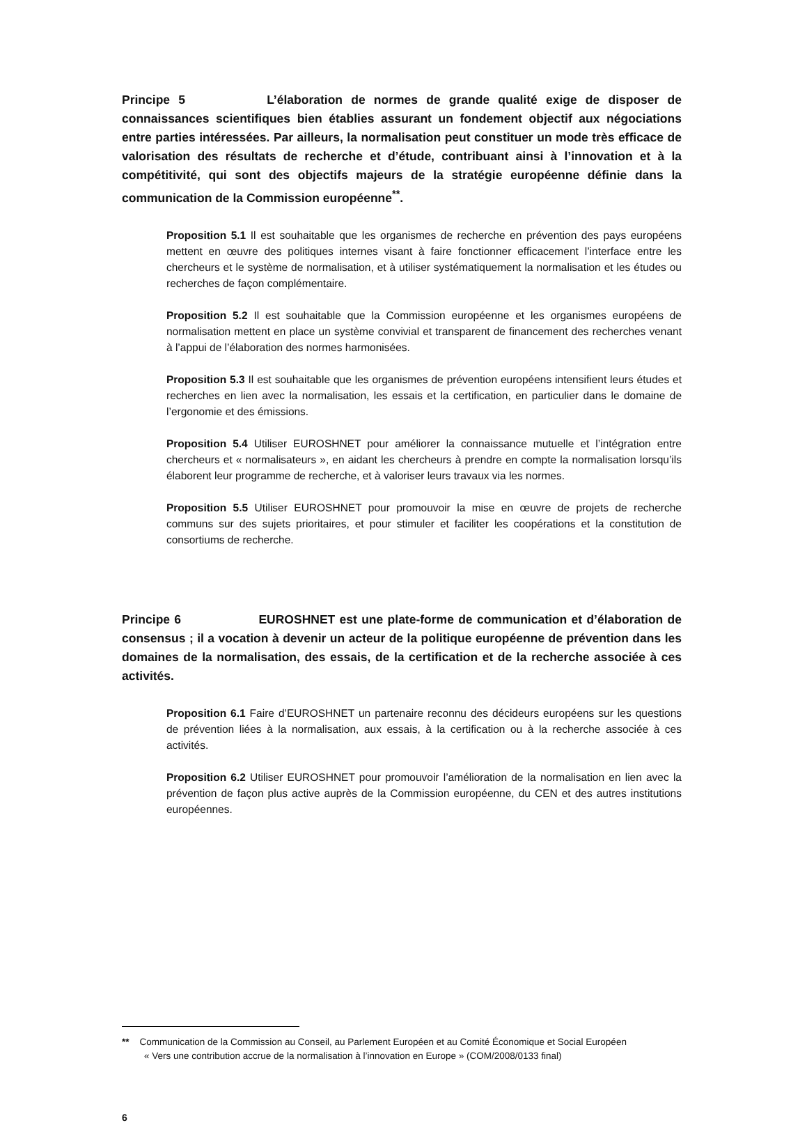Principe 5 L’élaboration de normes de grande qualité exige de disposer de connaissances scientifiques bien établies assurant un fondement objectif aux négociations entre parties intéressées. Par ailleurs, la normalisation peut constituer un mode très efficace de valorisation des résultats de recherche et d’étude, contribuant ainsi à l’innovation et à la compétitivité, qui sont des objectifs majeurs de la stratégie européenne définie dans la communication de la Commission européenne<sup>**</sup>.
Proposition 5.1 Il est souhaitable que les organismes de recherche en prévention des pays européens mettent en œuvre des politiques internes visant à faire fonctionner efficacement l’interface entre les chercheurs et le système de normalisation, et à utiliser systématiquement la normalisation et les études ou recherches de façon complémentaire.
Proposition 5.2 Il est souhaitable que la Commission européenne et les organismes européens de normalisation mettent en place un système convivial et transparent de financement des recherches venant à l’appui de l’élaboration des normes harmonisées.
Proposition 5.3 Il est souhaitable que les organismes de prévention européens intensifient leurs études et recherches en lien avec la normalisation, les essais et la certification, en particulier dans le domaine de l’ergonomie et des émissions.
Proposition 5.4 Utiliser EUROSHNET pour améliorer la connaissance mutuelle et l’intégration entre chercheurs et « normalisateurs », en aidant les chercheurs à prendre en compte la normalisation lorsqu’ils élaborent leur programme de recherche, et à valoriser leurs travaux via les normes.
Proposition 5.5 Utiliser EUROSHNET pour promouvoir la mise en œuvre de projets de recherche communs sur des sujets prioritaires, et pour stimuler et faciliter les coopérations et la constitution de consortiums de recherche.
Principe 6 EUROSHNET est une plate-forme de communication et d’élaboration de consensus ; il a vocation à devenir un acteur de la politique européenne de prévention dans les domaines de la normalisation, des essais, de la certification et de la recherche associée à ces activités.
Proposition 6.1 Faire d’EUROSHNET un partenaire reconnu des décideurs européens sur les questions de prévention liées à la normalisation, aux essais, à la certification ou à la recherche associée à ces activités.
Proposition 6.2 Utiliser EUROSHNET pour promouvoir l’amélioration de la normalisation en lien avec la prévention de façon plus active auprès de la Commission européenne, du CEN et des autres institutions européennes.
** Communication de la Commission au Conseil, au Parlement Européen et au Comité Économique et Social Européen
« Vers une contribution accrue de la normalisation à l’innovation en Europe » (COM/2008/0133 final)
6